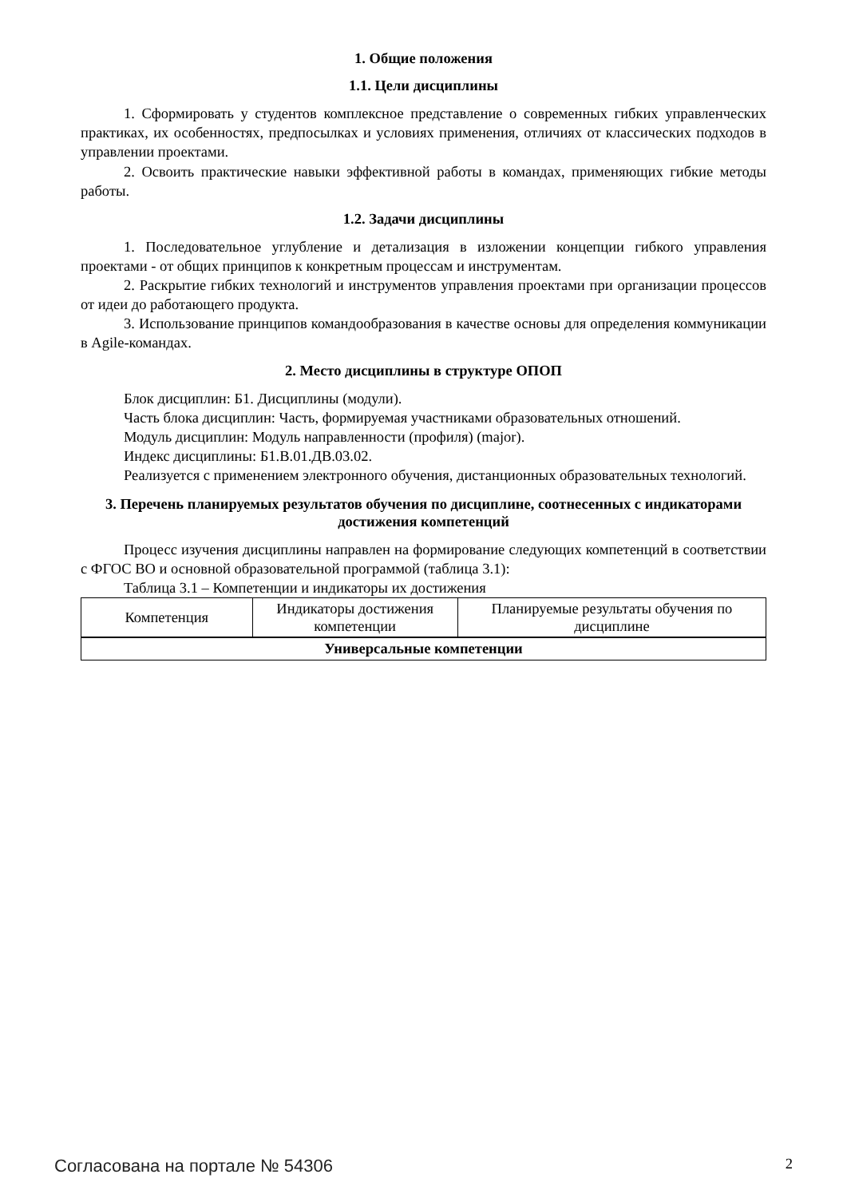1. Общие положения
1.1. Цели дисциплины
1. Сформировать у студентов комплексное представление о современных гибких управленческих практиках, их особенностях, предпосылках и условиях применения, отличиях от классических подходов в управлении проектами.
2. Освоить практические навыки эффективной работы в командах, применяющих гибкие методы работы.
1.2. Задачи дисциплины
1. Последовательное углубление и детализация в изложении концепции гибкого управления проектами - от общих принципов к конкретным процессам и инструментам.
2. Раскрытие гибких технологий и инструментов управления проектами при организации процессов от идеи до работающего продукта.
3. Использование принципов командообразования в качестве основы для определения коммуникации в Agile-командах.
2. Место дисциплины в структуре ОПОП
Блок дисциплин: Б1. Дисциплины (модули).
Часть блока дисциплин: Часть, формируемая участниками образовательных отношений.
Модуль дисциплин: Модуль направленности (профиля) (major).
Индекс дисциплины: Б1.В.01.ДВ.03.02.
Реализуется с применением электронного обучения, дистанционных образовательных технологий.
3. Перечень планируемых результатов обучения по дисциплине, соотнесенных с индикаторами достижения компетенций
Процесс изучения дисциплины направлен на формирование следующих компетенций в соответствии с ФГОС ВО и основной образовательной программой (таблица 3.1):
Таблица 3.1 – Компетенции и индикаторы их достижения
| Компетенция | Индикаторы достижения компетенции | Планируемые результаты обучения по дисциплине |
| --- | --- | --- |
| Универсальные компетенции | | |
Согласована на портале № 54306 2